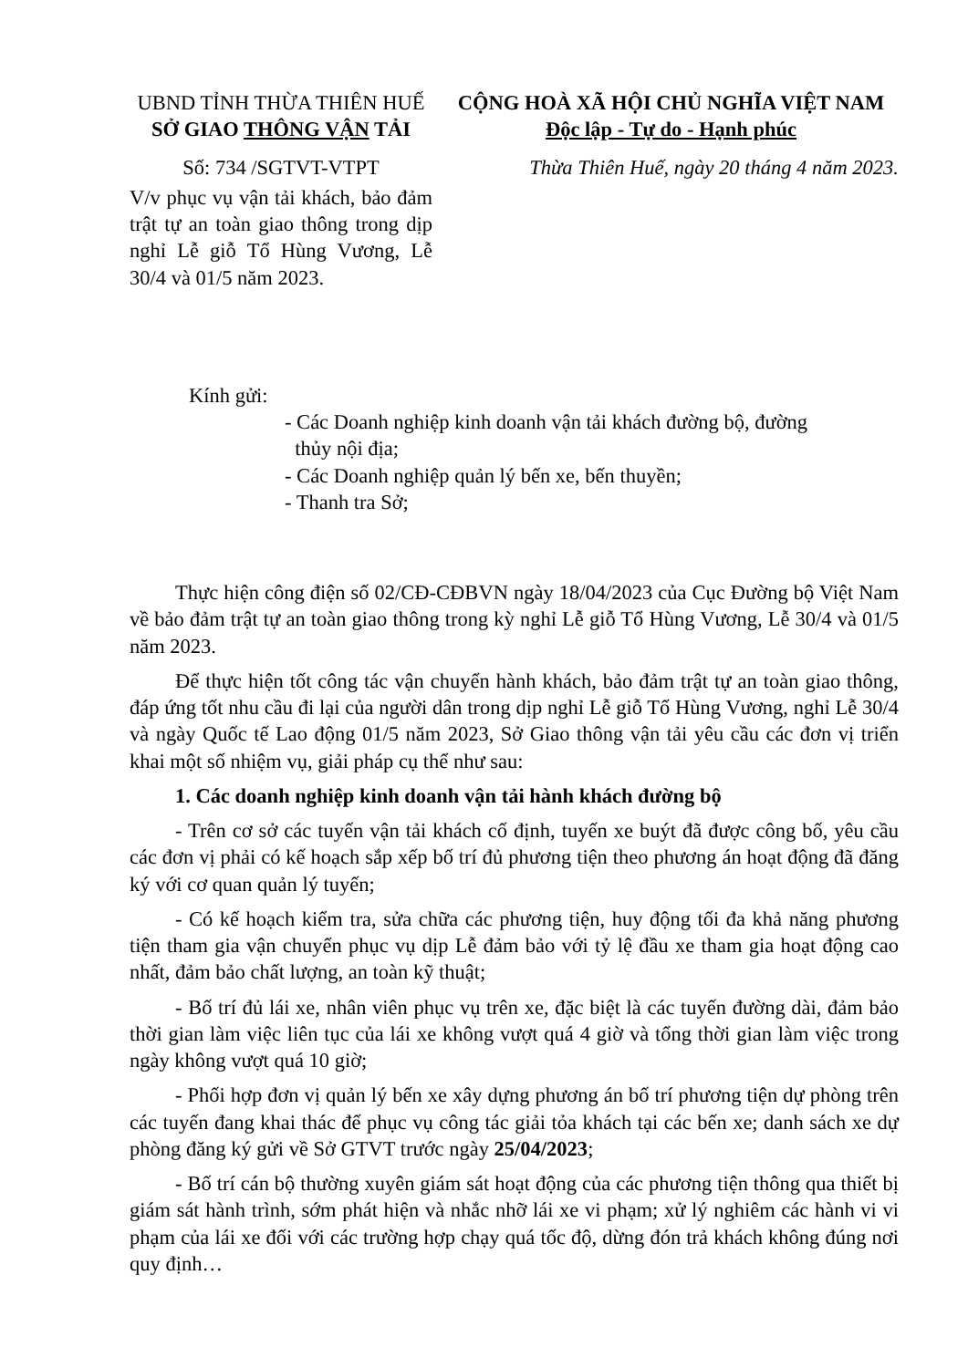UBND TỈNH THỪA THIÊN HUẾ
SỞ GIAO THÔNG VẬN TẢI
Số: 734 /SGTVT-VTPT
CỘNG HOÀ XÃ HỘI CHỦ NGHĨA VIỆT NAM
Độc lập - Tự do - Hạnh phúc
Thừa Thiên Huế, ngày 20 tháng 4 năm 2023.
V/v phục vụ vận tải khách, bảo đảm trật tự an toàn giao thông trong dịp nghỉ Lễ giỗ Tổ Hùng Vương, Lễ 30/4 và 01/5 năm 2023.
Kính gửi:
- Các Doanh nghiệp kinh doanh vận tải khách đường bộ, đường
thủy nội địa;
- Các Doanh nghiệp quản lý bến xe, bến thuyền;
- Thanh tra Sở;
Thực hiện công điện số 02/CĐ-CĐBVN ngày 18/04/2023 của Cục Đường bộ Việt Nam về bảo đảm trật tự an toàn giao thông trong kỳ nghỉ Lễ giỗ Tổ Hùng Vương, Lễ 30/4 và 01/5 năm 2023.
Để thực hiện tốt công tác vận chuyển hành khách, bảo đảm trật tự an toàn giao thông, đáp ứng tốt nhu cầu đi lại của người dân trong dịp nghỉ Lễ giỗ Tổ Hùng Vương, nghỉ Lễ 30/4 và ngày Quốc tế Lao động 01/5 năm 2023, Sở Giao thông vận tải yêu cầu các đơn vị triển khai một số nhiệm vụ, giải pháp cụ thể như sau:
1. Các doanh nghiệp kinh doanh vận tải hành khách đường bộ
- Trên cơ sở các tuyến vận tải khách cố định, tuyến xe buýt đã được công bố, yêu cầu các đơn vị phải có kế hoạch sắp xếp bố trí đủ phương tiện theo phương án hoạt động đã đăng ký với cơ quan quản lý tuyến;
- Có kế hoạch kiểm tra, sửa chữa các phương tiện, huy động tối đa khả năng phương tiện tham gia vận chuyển phục vụ dịp Lễ đảm bảo với tỷ lệ đầu xe tham gia hoạt động cao nhất, đảm bảo chất lượng, an toàn kỹ thuật;
- Bố trí đủ lái xe, nhân viên phục vụ trên xe, đặc biệt là các tuyến đường dài, đảm bảo thời gian làm việc liên tục của lái xe không vượt quá 4 giờ và tổng thời gian làm việc trong ngày không vượt quá 10 giờ;
- Phối hợp đơn vị quản lý bến xe xây dựng phương án bố trí phương tiện dự phòng trên các tuyến đang khai thác để phục vụ công tác giải tỏa khách tại các bến xe; danh sách xe dự phòng đăng ký gửi về Sở GTVT trước ngày 25/04/2023;
- Bố trí cán bộ thường xuyên giám sát hoạt động của các phương tiện thông qua thiết bị giám sát hành trình, sớm phát hiện và nhắc nhỡ lái xe vi phạm; xử lý nghiêm các hành vi vi phạm của lái xe đối với các trường hợp chạy quá tốc độ, dừng đón trả khách không đúng nơi quy định…